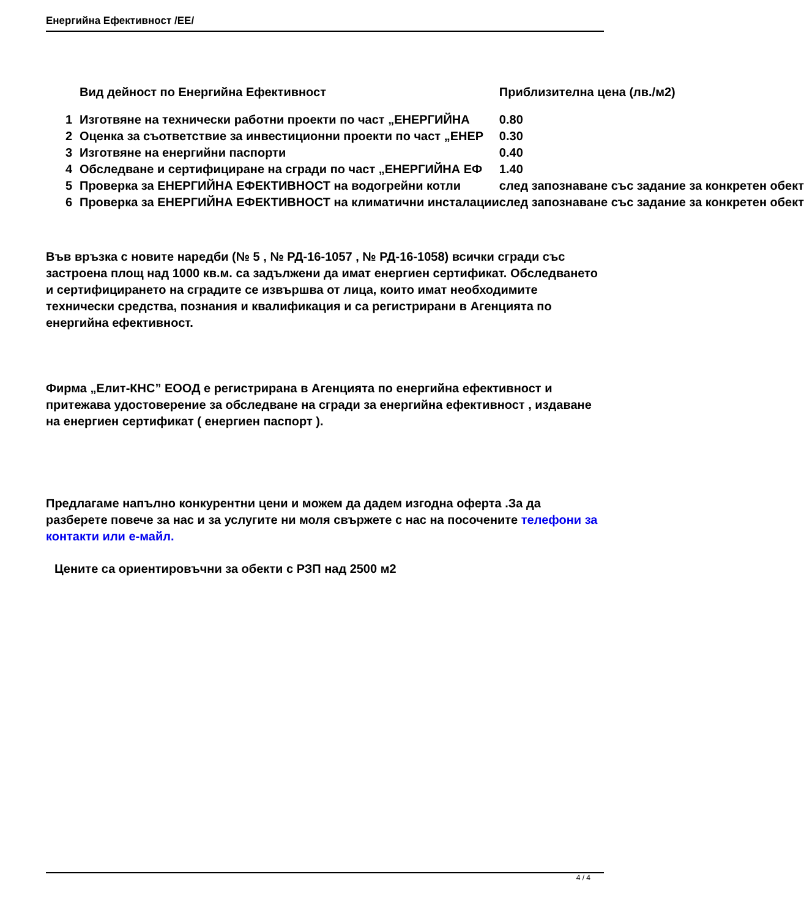Енергийна Ефективност /ЕЕ/
| | Вид дейност по Енергийна Ефективност | Приблизителна цена (лв./м2) |
| --- | --- | --- |
| 1 | Изготвяне на технически работни проекти по част „ЕНЕРГИЙНА | 0.80 |
| 2 | Оценка за съответствие за инвестиционни проекти по част „ЕНЕР | 0.30 |
| 3 | Изготвяне на енергийни паспорти | 0.40 |
| 4 | Обследване и сертифициране на сгради по част „ЕНЕРГИЙНА ЕФ | 1.40 |
| 5 | Проверка за ЕНЕРГИЙНА ЕФЕКТИВНОСТ на водогрейни котли | след запознаване със задание за конкретен обект |
| 6 | Проверка за ЕНЕРГИЙНА ЕФЕКТИВНОСТ на климатични инсталации | след запознаване със задание за конкретен обект |
Във връзка с новите наредби (№ 5 , № РД-16-1057 , № РД-16-1058) всички сгради със застроена площ над 1000 кв.м. са задължени да имат енергиен сертификат. Обследването и сертифицирането на сградите се извършва от лица, които имат необходимите технически средства, познания и квалификация и са регистрирани в Агенцията по енергийна ефективност.
Фирма „Елит-КНС” ЕООД е регистрирана в Агенцията по енергийна ефективност и притежава удостоверение за обследване на сгради за енергийна ефективност , издаване на енергиен сертификат ( енергиен паспорт ).
Предлагаме напълно конкурентни цени и можем да дадем изгодна оферта .За да разберете повече за нас и за услугите ни моля свържете с нас на посочените телефони за контакти или е-майл.
Цените са ориентировъчни за обекти с РЗП над 2500 м2
4 / 4